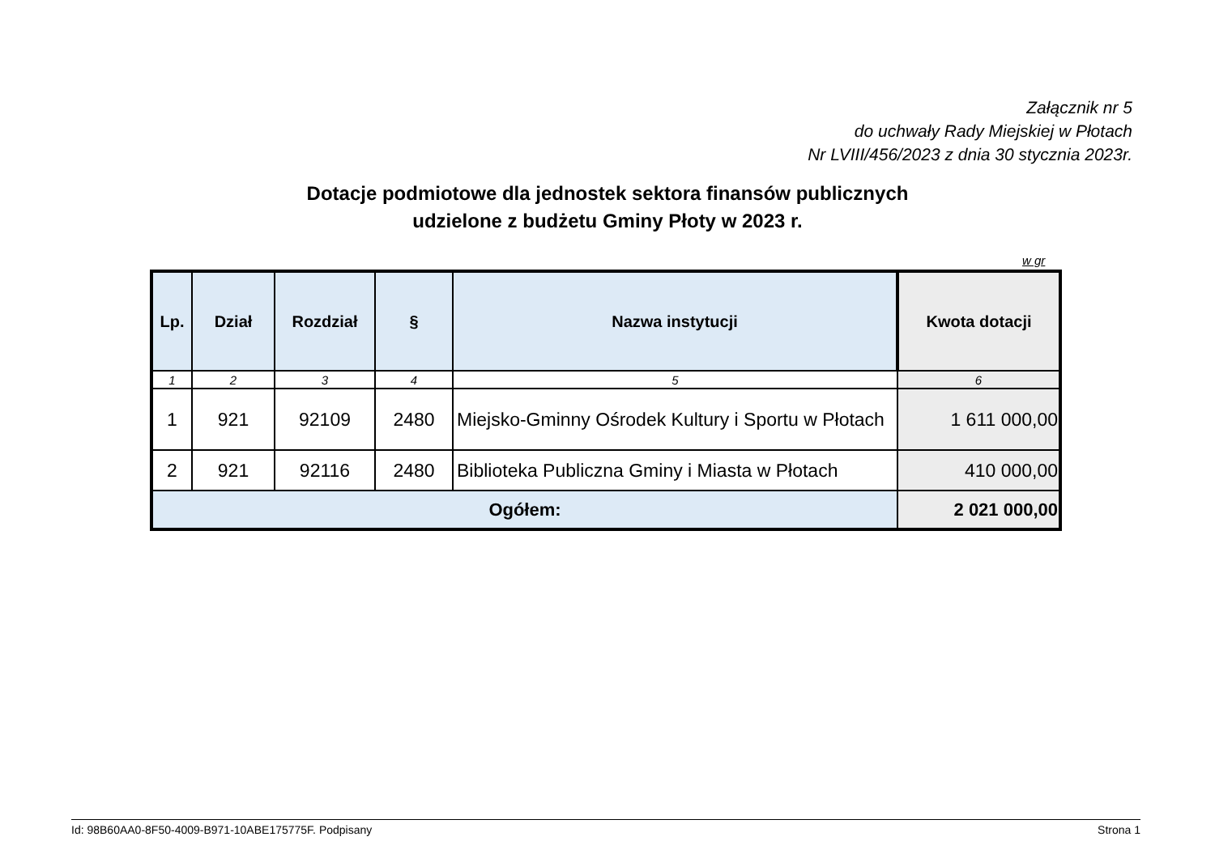Załącznik nr 5
do uchwały Rady Miejskiej w Płotach
Nr LVIII/456/2023 z dnia 30 stycznia 2023r.
Dotacje podmiotowe dla jednostek sektora finansów publicznych
udzielone z budżetu Gminy Płoty w 2023 r.
w gr
| Lp. | Dział | Rozdział | § | Nazwa instytucji | Kwota dotacji |
| --- | --- | --- | --- | --- | --- |
| 1 | 2 | 3 | 4 | 5 | 6 |
| 1 | 921 | 92109 | 2480 | Miejsko-Gminny Ośrodek Kultury i Sportu w Płotach | 1 611 000,00 |
| 2 | 921 | 92116 | 2480 | Biblioteka Publiczna Gminy i Miasta w Płotach | 410 000,00 |
| Ogółem: | | | | | 2 021 000,00 |
Id: 98B60AA0-8F50-4009-B971-10ABE175775F. Podpisany Strona 1